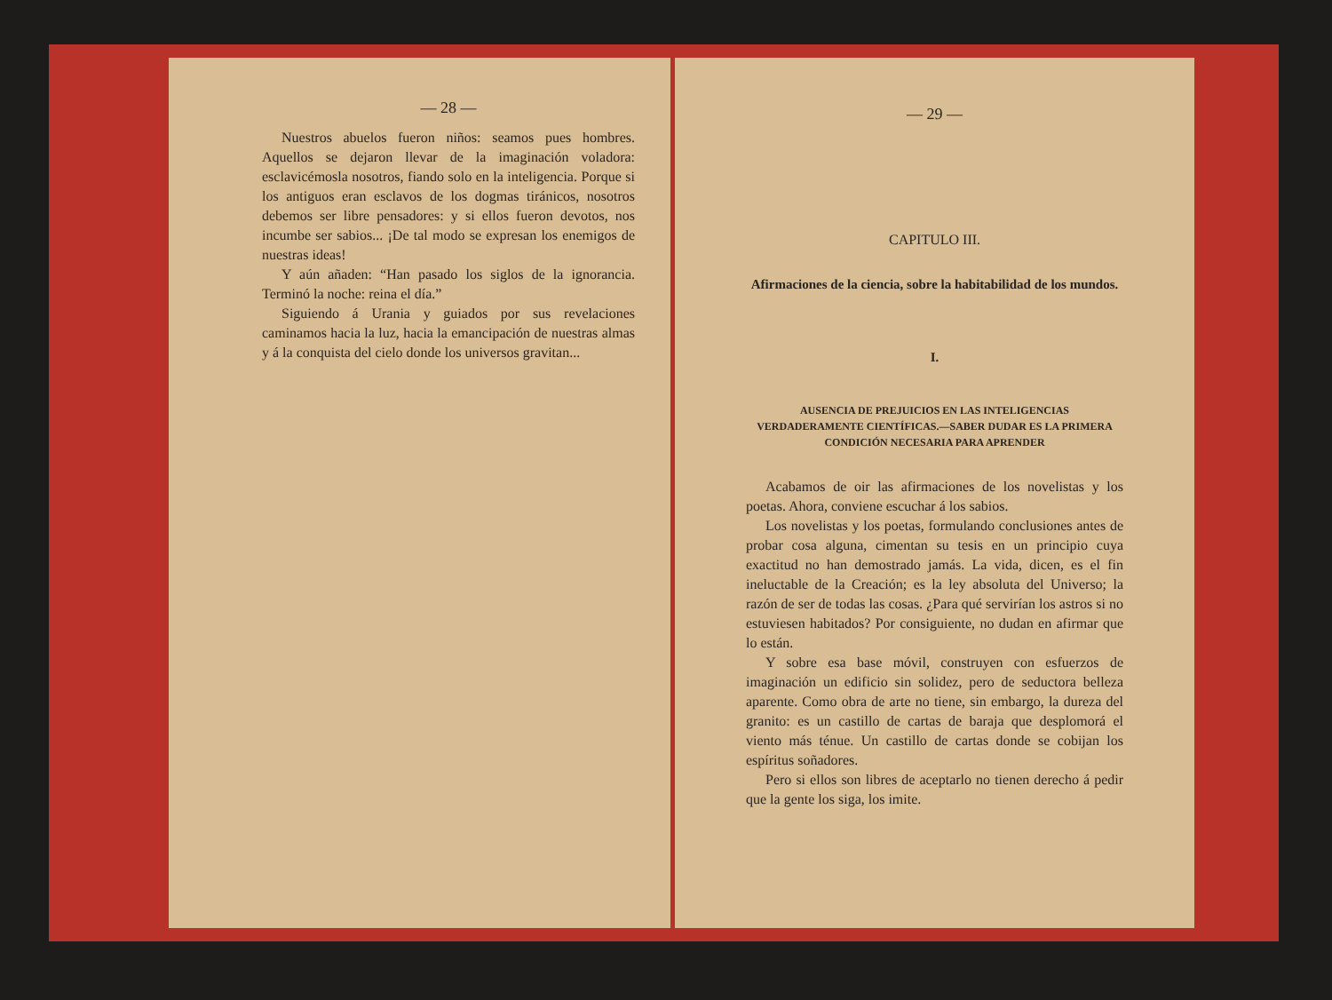— 28 —
Nuestros abuelos fueron niños: seamos pues hombres. Aquellos se dejaron llevar de la imaginación voladora: esclavicémosla nosotros, fiando solo en la inteligencia. Porque si los antiguos eran esclavos de los dogmas tiránicos, nosotros debemos ser libre pensadores: y si ellos fueron devotos, nos incumbe ser sabios... ¡De tal modo se expresan los enemigos de nuestras ideas!
Y aún añaden: “Han pasado los siglos de la ignorancia. Terminó la noche: reina el día.”
Siguiendo á Urania y guiados por sus revelaciones caminamos hacia la luz, hacia la emancipación de nuestras almas y á la conquista del cielo donde los universos gravitan...
— 29 —
CAPITULO III.
Afirmaciones de la ciencia, sobre la habitabilidad de los mundos.
I.
AUSENCIA DE PREJUICIOS EN LAS INTELIGENCIAS VERDADERAMENTE CIENTÍFICAS.—SABER DUDAR ES LA PRIMERA CONDICIÓN NECESARIA PARA APRENDER
Acabamos de oir las afirmaciones de los novelistas y los poetas. Ahora, conviene escuchar á los sabios.
Los novelistas y los poetas, formulando conclusiones antes de probar cosa alguna, cimentan su tesis en un principio cuya exactitud no han demostrado jamás. La vida, dicen, es el fin ineluctable de la Creación; es la ley absoluta del Universo; la razón de ser de todas las cosas. ¿Para qué servirían los astros si no estuviesen habitados? Por consiguiente, no dudan en afirmar que lo están.
Y sobre esa base móvil, construyen con esfuerzos de imaginación un edificio sin solidez, pero de seductora belleza aparente. Como obra de arte no tiene, sin embargo, la dureza del granito: es un castillo de cartas de baraja que desplomorá el viento más ténue. Un castillo de cartas donde se cobijan los espíritus soñadores.
Pero si ellos son libres de aceptarlo no tienen derecho á pedir que la gente los siga, los imite.